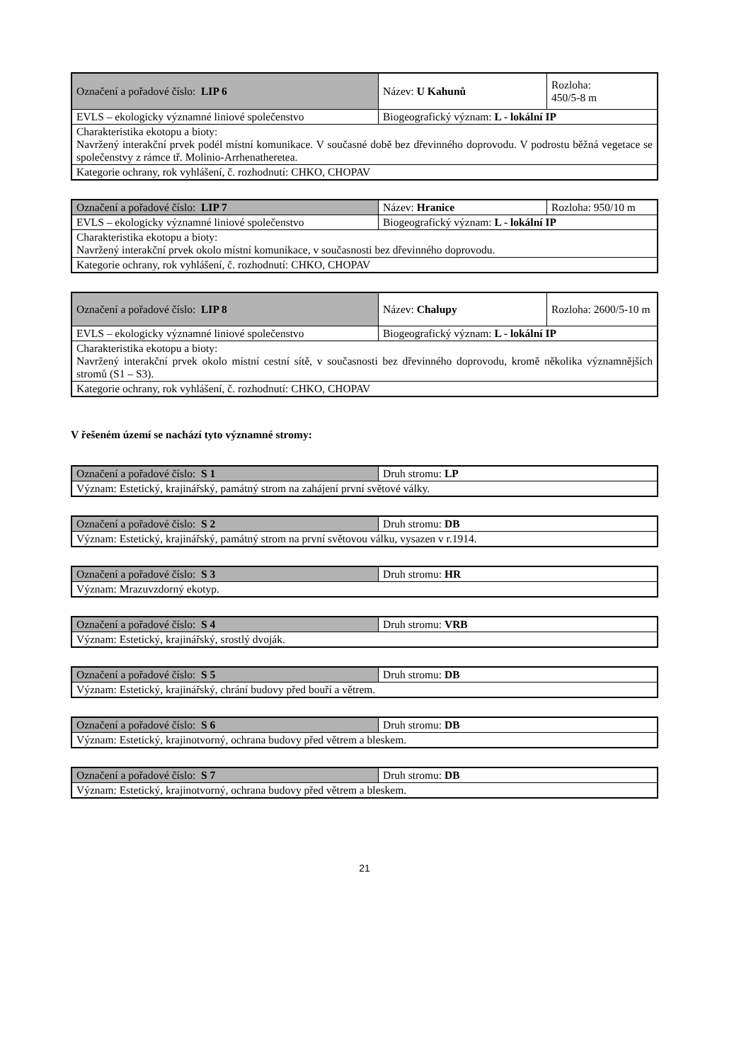| Označení a pořadové číslo: LIP 6 | Název: U Kahunů | Rozloha: 450/5-8 m |
| EVLS – ekologicky významné liniové společenstvo | Biogeografický význam: L - lokální IP | |
| Charakteristika ekotopu a bioty: Navržený interakční prvek podél místní komunikace. V současné době bez dřevinného doprovodu. V podrostu běžná vegetace se společenstvy z rámce tř. Molinio-Arrhenatheretea. | | |
| Kategorie ochrany, rok vyhlášení, č. rozhodnutí: CHKO, CHOPAV | | |
| Označení a pořadové číslo: LIP 7 | Název: Hranice | Rozloha: 950/10 m |
| EVLS – ekologicky významné liniové společenstvo | Biogeografický význam: L - lokální IP | |
| Charakteristika ekotopu a bioty: Navržený interakční prvek okolo místní komunikace, v současnosti bez dřevinného doprovodu. | | |
| Kategorie ochrany, rok vyhlášení, č. rozhodnutí: CHKO, CHOPAV | | |
| Označení a pořadové číslo: LIP 8 | Název: Chalupy | Rozloha: 2600/5-10 m |
| EVLS – ekologicky významné liniové společenstvo | Biogeografický význam: L - lokální IP | |
| Charakteristika ekotopu a bioty: Navržený interakční prvek okolo místní cestní sítě, v současnosti bez dřevinného doprovodu, kromě několika významnějších stromů (S1 – S3). | | |
| Kategorie ochrany, rok vyhlášení, č. rozhodnutí: CHKO, CHOPAV | | |
V řešeném území se nachází tyto významné stromy:
| Označení a pořadové číslo: S 1 | Druh stromu: LP |
| Význam: Estetický, krajinářský, památný strom na zahájení první světové války. | |
| Označení a pořadové číslo: S 2 | Druh stromu: DB |
| Význam: Estetický, krajinářský, památný strom na první světovou válku, vysazen v r.1914. | |
| Označení a pořadové číslo: S 3 | Druh stromu: HR |
| Význam: Mrazuvzdorný ekotyp. | |
| Označení a pořadové číslo: S 4 | Druh stromu: VRB |
| Význam: Estetický, krajinářský, srostlý dvoják. | |
| Označení a pořadové číslo: S 5 | Druh stromu: DB |
| Význam: Estetický, krajinářský, chrání budovy před bouří a větrem. | |
| Označení a pořadové číslo: S 6 | Druh stromu: DB |
| Význam: Estetický, krajinotvorný, ochrana budovy před větrem a bleskem. | |
| Označení a pořadové číslo: S 7 | Druh stromu: DB |
| Význam: Estetický, krajinotvorný, ochrana budovy před větrem a bleskem. | |
21